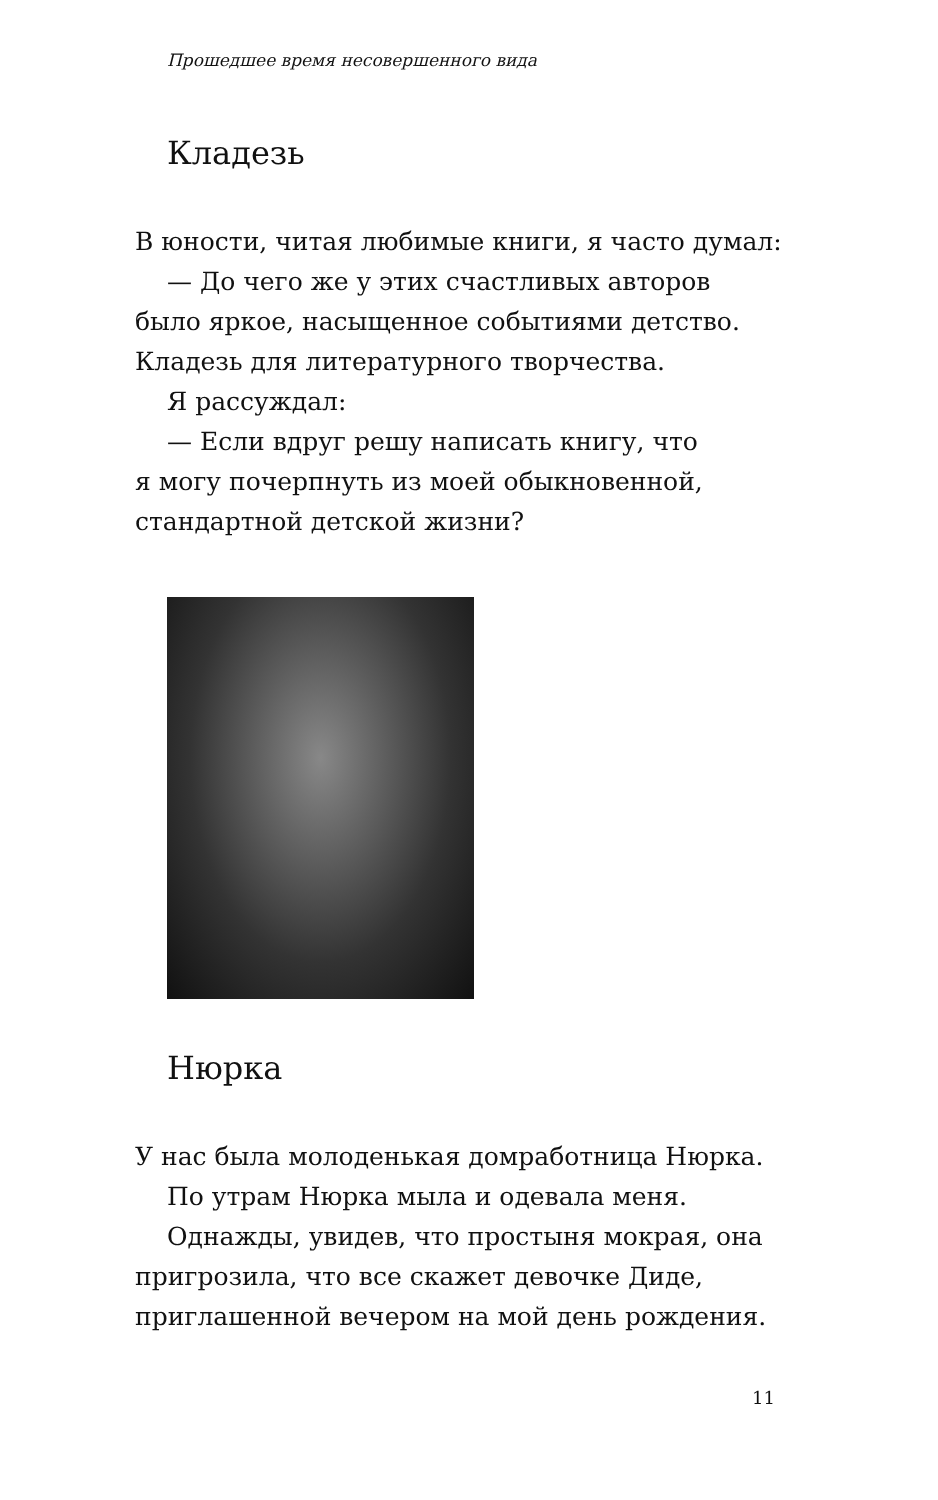Прошедшее время несовершенного вида
Кладезь
В юности, читая любимые книги, я часто думал:
— До чего же у этих счастливых авторов
было яркое, насыщенное событиями детство. Кладезь для литературного творчества.
Я рассуждал:
— Если вдруг решу написать книгу, что
я могу почерпнуть из моей обыкновенной, стандартной детской жизни?
Нюрка
У нас была молоденькая домработница Нюрка.
По утрам Нюрка мыла и одевала меня.
Однажды, увидев, что простыня мокрая, она
пригрозила, что все скажет девочке Диде, приглашенной вечером на мой день рождения.
11